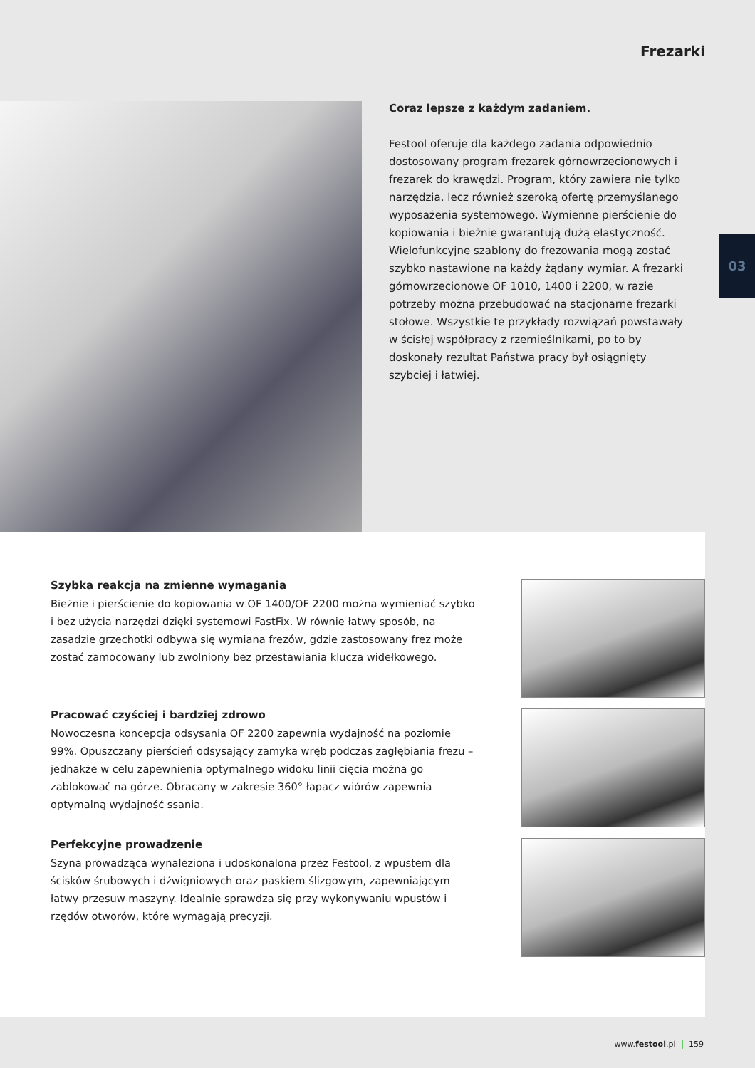Frezarki
Coraz lepsze z każdym zadaniem.
Festool oferuje dla każdego zadania odpowiednio dostosowany program frezarek górnowrzecionowych i frezarek do krawędzi. Program, który zawiera nie tylko narzędzia, lecz również szeroką ofertę przemyślanego wyposażenia systemowego. Wymienne pierścienie do kopiowania i bieżnie gwarantują dużą elastyczność. Wielofunkcyjne szablony do frezowania mogą zostać szybko nastawione na każdy żądany wymiar. A frezarki górnowrzecionowe OF 1010, 1400 i 2200, w razie potrzeby można przebudować na stacjonarne frezarki stołowe. Wszystkie te przykłady rozwiązań powstawały w ścisłej współpracy z rzemieślnikami, po to by doskonały rezultat Państwa pracy był osiągnięty szybciej i łatwiej.
03
Szybka reakcja na zmienne wymagania
Bieżnie i pierścienie do kopiowania w OF 1400/OF 2200 można wymieniać szybko i bez użycia narzędzi dzięki systemowi FastFix. W równie łatwy sposób, na zasadzie grzechotki odbywa się wymiana frezów, gdzie zastosowany frez może zostać zamocowany lub zwolniony bez przestawiania klucza widełkowego.
Pracować czyściej i bardziej zdrowo
Nowoczesna koncepcja odsysania OF 2200 zapewnia wydajność na poziomie 99%. Opuszczany pierścień odsysający zamyka wręb podczas zagłębiania frezu – jednakże w celu zapewnienia optymalnego widoku linii cięcia można go zablokować na górze. Obracany w zakresie 360° łapacz wiórów zapewnia optymalną wydajność ssania.
Perfekcyjne prowadzenie
Szyna prowadząca wynaleziona i udoskonalona przez Festool, z wpustem dla ścisków śrubowych i dźwigniowych oraz paskiem ślizgowym, zapewniającym łatwy przesuw maszyny. Idealnie sprawdza się przy wykonywaniu wpustów i rzędów otworów, które wymagają precyzji.
www.festool.pl 159